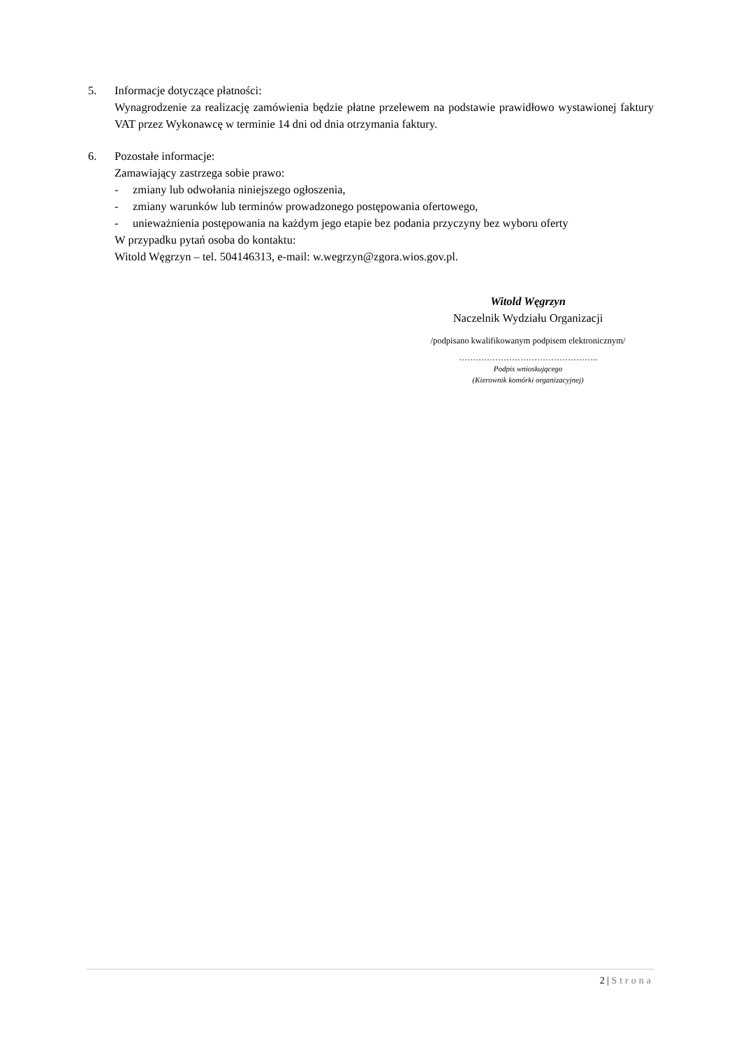5. Informacje dotyczące płatności:
Wynagrodzenie za realizację zamówienia będzie płatne przelewem na podstawie prawidłowo wystawionej faktury VAT przez Wykonawcę w terminie 14 dni od dnia otrzymania faktury.
6. Pozostałe informacje:
Zamawiający zastrzega sobie prawo:
- zmiany lub odwołania niniejszego ogłoszenia,
- zmiany warunków lub terminów prowadzonego postępowania ofertowego,
- unieważnienia postępowania na każdym jego etapie bez podania przyczyny bez wyboru oferty
W przypadku pytań osoba do kontaktu:
Witold Węgrzyn – tel. 504146313, e-mail: w.wegrzyn@zgora.wios.gov.pl.
Witold Węgrzyn
Naczelnik Wydziału Organizacji
/podpisano kwalifikowanym podpisem elektronicznym/
…………………………………………..
Podpis wnioskującego
(Kierownik komórki organizacyjnej)
2 | Strona